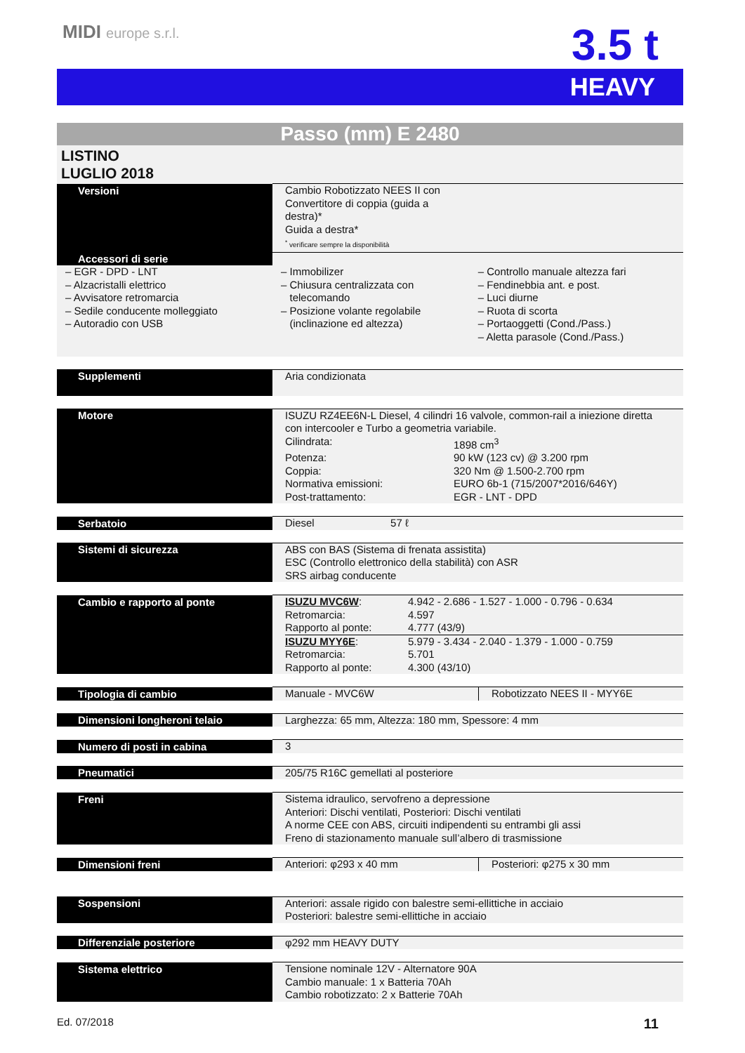MIDI europe s.r.l. 3.5 t
HEAVY
Passo (mm) E 2480
LISTINO
LUGLIO 2018
| Versioni | Cambio Robotizzato NEES II con Convertitore di coppia (guida a destra)* Guida a destra* <sup>*</sup> verificare sempre la disponibilità |
| Accessori di serie | | |
| – EGR - DPD - LNT – Alzacristalli elettrico – Avvisatore retromarcia – Sedile conducente molleggiato – Autoradio con USB | – Immobilizer – Chiusura centralizzata con telecomando – Posizione volante regolabile (inclinazione ed altezza) | – Controllo manuale altezza fari – Fendinebbia ant. e post. – Luci diurne – Ruota di scorta – Portaoggetti (Cond./Pass.) – Aletta parasole (Cond./Pass.) |
| Supplementi | Aria condizionata |
| Motore | ISUZU RZ4EE6N-L Diesel, 4 cilindri 16 valvole, common-rail a iniezione diretta con intercooler e Turbo a geometria variabile. / Cilindrata: / 1898 cm<sup>3</sup> / / Potenza: / 90 kW (123 cv) @ 3.200 rpm / / Coppia: / 320 Nm @ 1.500-2.700 rpm / / Normativa emissioni: / EURO 6b-1 (715/2007*2016/646Y) / / Post-trattamento: / EGR - LNT - DPD / |
| Serbatoio | Diesel 57 ℓ |
| Sistemi di sicurezza | ABS con BAS (Sistema di frenata assistita) ESC (Controllo elettronico della stabilità) con ASR SRS airbag conducente |
| Cambio e rapporto al ponte | / ISUZU MVC6W : / 4.942 - 2.686 - 1.527 - 1.000 - 0.796 - 0.634 / / Retromarcia: / 4.597 / / Rapporto al ponte: / 4.777 (43/9) / / ISUZU MYY6E : / 5.979 - 3.434 - 2.040 - 1.379 - 1.000 - 0.759 / / Retromarcia: / 5.701 / / Rapporto al ponte: / 4.300 (43/10) / |
| Tipologia di cambio | Manuale - MVC6W | Robotizzato NEES II - MYY6E |
| Dimensioni longheroni telaio | Larghezza: 65 mm, Altezza: 180 mm, Spessore: 4 mm |
| Numero di posti in cabina | 3 |
| Pneumatici | 205/75 R16C gemellati al posteriore |
| Freni | Sistema idraulico, servofreno a depressione Anteriori: Dischi ventilati, Posteriori: Dischi ventilati A norme CEE con ABS, circuiti indipendenti su entrambi gli assi Freno di stazionamento manuale sull’albero di trasmissione |
| Dimensioni freni | Anteriori: φ293 x 40 mm | Posteriori: φ275 x 30 mm |
| Sospensioni | Anteriori: assale rigido con balestre semi-ellittiche in acciaio Posteriori: balestre semi-ellittiche in acciaio |
| Differenziale posteriore | φ292 mm HEAVY DUTY |
| Sistema elettrico | Tensione nominale 12V - Alternatore 90A Cambio manuale: 1 x Batteria 70Ah Cambio robotizzato: 2 x Batterie 70Ah |
Ed. 07/2018 11